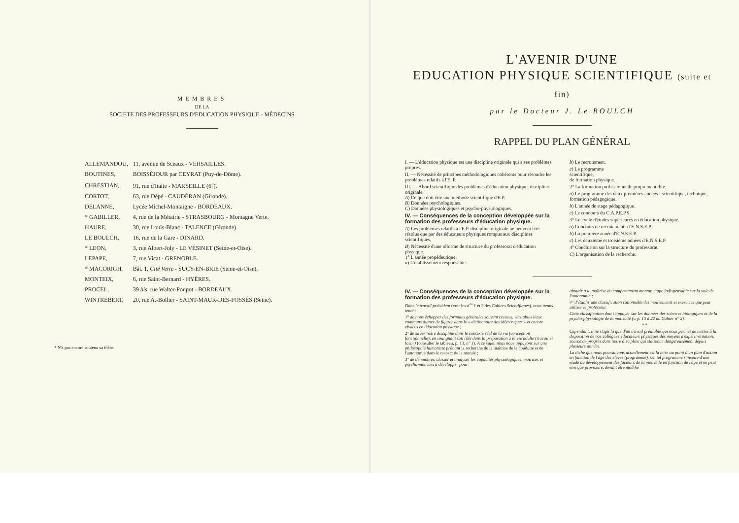MEMBRES
DE LA
SOCIETE DES PROFESSEURS D'EDUCATION PHYSIQUE - MÉDECINS
| ALLEMANDOU, | 11, avenue de Sceaux - VERSAILLES. |
| BOUTINES, | BOISSÉJOUR par CEYRAT (Puy-de-Dôme). |
| CHRESTIAN, | 91, rue d'Italie - MARSEILLE (6<sup>e</sup>). |
| CORTOT, | 63, rue Dépé - CAUDÉRAN (Gironde). |
| DELANNE, | Lycée Michel-Montaigne - BORDEAUX. |
| * GABILLER, | 4, rue de la Métairie - STRASBOURG - Montagne Verte. |
| HAURE, | 30, rue Louis-Blanc - TALENCE (Gironde). |
| LE BOULCH, | 16, rue de la Gare - DINARD. |
| * LEON, | 3, rue Albert-Joly - LE VÉSINET (Seine-et-Oise). |
| LEPAPE, | 7, rue Vicat - GRENOBLE. |
| * MACORIGH, | Bât. 1, Cité Verte - SUCY-EN-BRIE (Seine-et-Oise). |
| MONTEIX, | 6, rue Saint-Bernard - HYÈRES. |
| PROCEL, | 39 bis , rue Walter-Poupot - BORDEAUX. |
| WINTREBERT, | 20, rue A.-Bollier - SAINT-MAUR-DES-FOSSÉS (Seine). |
* N'a pas encore soutenu sa thèse.
L'AVENIR D'UNE
EDUCATION PHYSIQUE SCIENTIFIQUE (suite et fin)
par le Docteur J. Le BOULCH
RAPPEL DU PLAN GÉNÉRAL
I. — L'éducation physique est une discipline originale qui a ses problèmes propres.
II. — Nécessité de principes méthodologiques cohérents pour résoudre les problèmes relatifs à l'E. P.
III. — Abord scientifique des problèmes d'éducation physique, discipline originale.
A) Ce que doit être une méthode scientifique d'E.P.
B) Données psychologiques.
C) Données physiologiques et psycho-physiologiques.
IV. — Conséquences de la conception développée sur la formation des professeurs d'éducation physique.
A) Les problèmes relatifs à l'E.P. discipline originale ne peuvent être résolus que par des éducateurs physiques rompus aux disciplines scientifiques.
B) Nécessité d'une réforme de structure du professorat d'éducation physique.
1° L'année propédeutique.
a) L'établissement responsable.
b) Le recrutement.
c) Le programme
scientifique,
de formation physique.
2° La formation professionnelle proprement dite.
a) Le programme des deux premières années : scientifique, technique, formation pédagogique.
b) L'année de stage pédagogique.
c) Le concours du C.A.P.E.P.S.
3° Le cycle d'études supérieures en éducation physique.
a) Concours de recrutement à l'E.N.S.E.P.
b) La première année d'E.N.S.E.P.
c) Les deuxième et troisième années d'E.N.S.E.P.
4° Conclusion sur la structure du professorat.
C) L'organisation de la recherche.
IV. — Conséquences de la conception développée sur la formation des professeurs d'éducation physique.
Dans le travail précédent (voir les n<sup>os</sup> 1 et 2 des Cahiers Scientifiques), nous avons tenté :
1° de nous échapper des formules générales souvent creuses, véritables lieux communs dignes de figurer dans le « dictionnaire des idées reçues » et encore vivaces en éducation physique ;
2° de situer notre discipline dans le contexte réel de la vie (conception fonctionnelle), en soulignant son rôle dans la préparation à la vie adulte (travail et loisir) (consulter le tableau, p. 13, n° 1). A ce sujet, nous nous appuyons sur une philosophie humaniste prônant la recherche de la maîtrise de la conduite et de l'autonomie dans le respect de la morale ;
3° de dénombrer, classer et analyser les capacités physiologiques, motrices et psycho-motrices à développer pour
aboutir à la maîtrise du comportement moteur, étape indispensable sur la voie de l'autonomie ;
4° d'établir une classification rationnelle des mouvements et exercices que peut utiliser le professeur.
Cette classification doit s'appuyer sur les données des sciences biologiques et de la psycho-physiologie de la motricité (v. p. 15 à 22 du Cahier n° 2).
* *
Cependant, il ne s'agit là que d'un travail préalable qui nous permet de mettre à la disposition de nos collègues éducateurs physiques des moyens d'expérimentation, source de progrès dans notre discipline qui stationne dangereusement depuis plusieurs années.
La tâche que nous poursuivons actuellement est la mise au point d'un plan d'action en fonction de l'âge des élèves (programme). Un tel programme s'inspire d'une étude du développement des facteurs de la motricité en fonction de l'âge et ne peut être que provisoire, devant être modifié